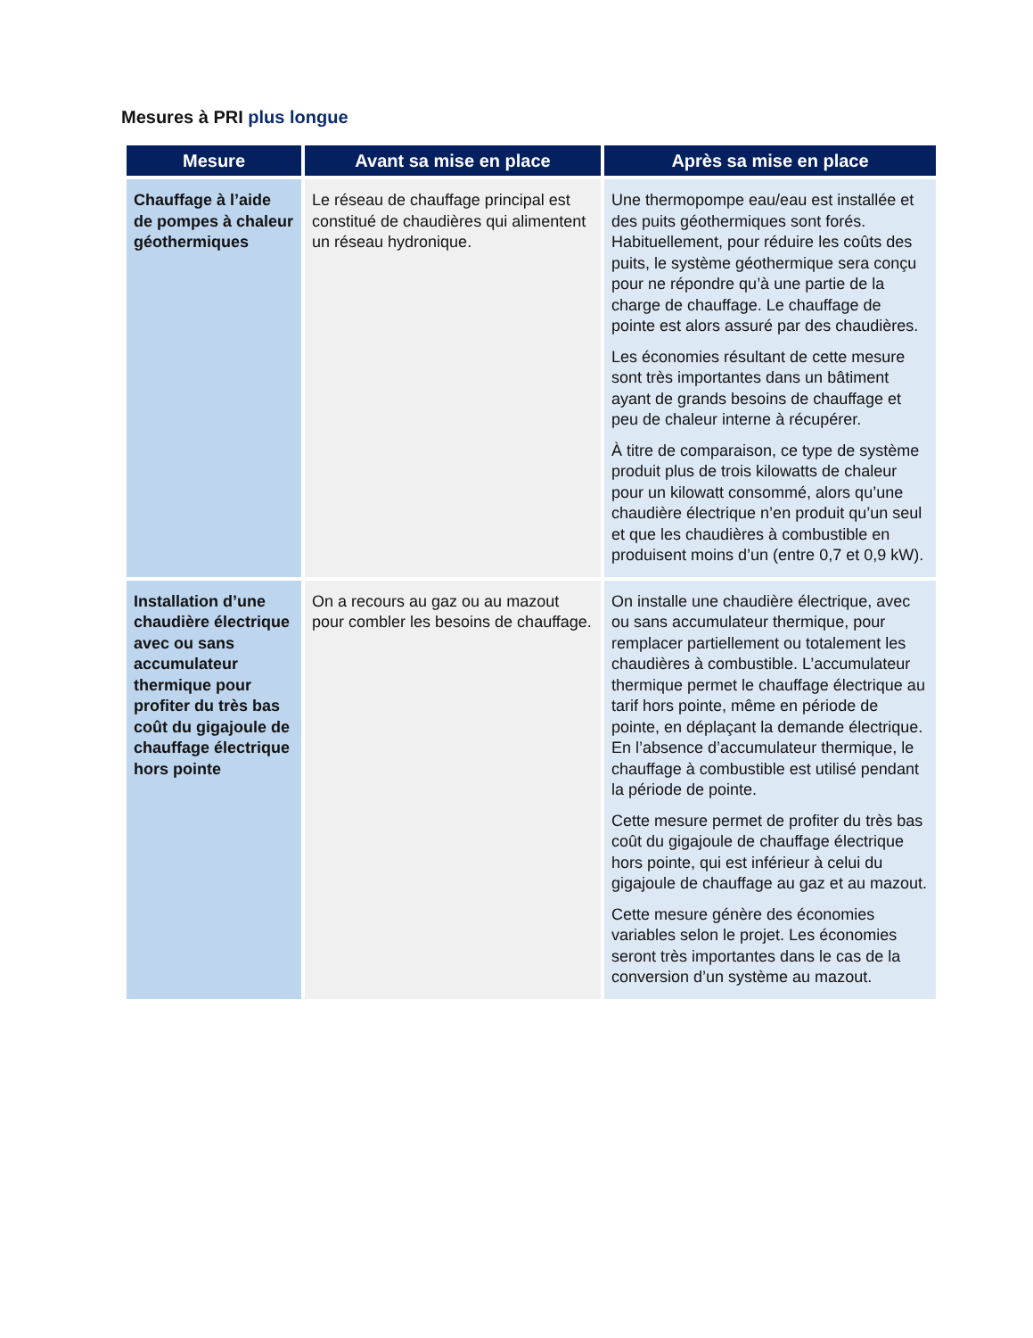Mesures à PRI plus longue
| Mesure | Avant sa mise en place | Après sa mise en place |
| --- | --- | --- |
| Chauffage à l’aide de pompes à chaleur géothermiques | Le réseau de chauffage principal est constitué de chaudières qui alimentent un réseau hydronique. | Une thermopompe eau/eau est installée et des puits géothermiques sont forés. Habituellement, pour réduire les coûts des puits, le système géothermique sera conçu pour ne répondre qu’à une partie de la charge de chauffage. Le chauffage de pointe est alors assuré par des chaudières. Les économies résultant de cette mesure sont très importantes dans un bâtiment ayant de grands besoins de chauffage et peu de chaleur interne à récupérer. À titre de comparaison, ce type de système produit plus de trois kilowatts de chaleur pour un kilowatt consommé, alors qu’une chaudière électrique n’en produit qu’un seul et que les chaudières à combustible en produisent moins d’un (entre 0,7 et 0,9 kW). |
| Installation d’une chaudière électrique avec ou sans accumulateur thermique pour profiter du très bas coût du gigajoule de chauffage électrique hors pointe | On a recours au gaz ou au mazout pour combler les besoins de chauffage. | On installe une chaudière électrique, avec ou sans accumulateur thermique, pour remplacer partiellement ou totalement les chaudières à combustible. L’accumulateur thermique permet le chauffage électrique au tarif hors pointe, même en période de pointe, en déplaçant la demande électrique. En l’absence d’accumulateur thermique, le chauffage à combustible est utilisé pendant la période de pointe. Cette mesure permet de profiter du très bas coût du gigajoule de chauffage électrique hors pointe, qui est inférieur à celui du gigajoule de chauffage au gaz et au mazout. Cette mesure génère des économies variables selon le projet. Les économies seront très importantes dans le cas de la conversion d’un système au mazout. |